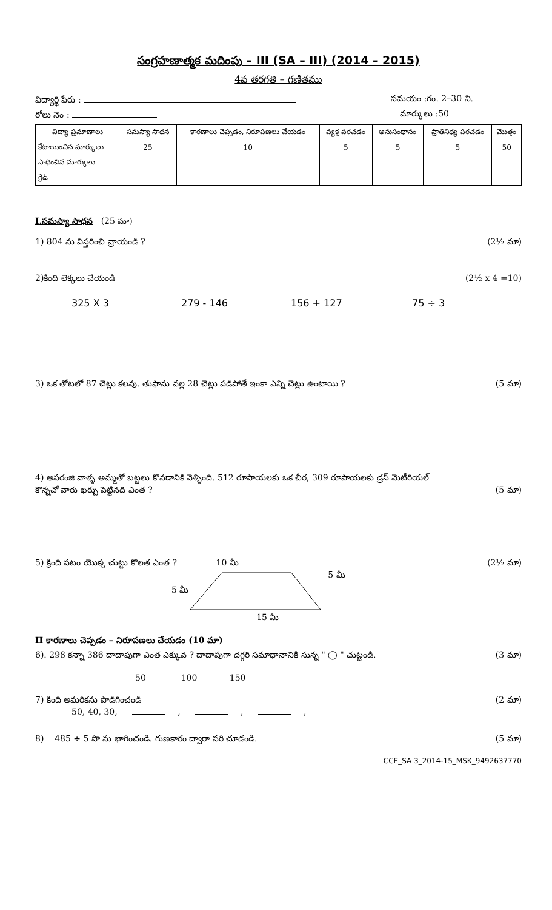సంగ్రహణాత్మక మదింపు – III (SA – III) (2014 – 2015)
4వ తరగతి – గణితము
విద్యార్థి పేరు : సమయం :గం. 2–30 ని.
రోలు నెం : మార్కులు :50
| విద్యా ప్రమాణాలు | సమస్యా సాధన | కారణాలు చెప్పడం, నిరూపణలు చేయడం | వ్యక్త పరచడం | అనుసంధానం | ప్రాతినిధ్య పరచడం | మొత్తం |
| --- | --- | --- | --- | --- | --- | --- |
| కేటాయించిన మార్కులు | 25 | 10 | 5 | 5 | 5 | 50 |
| సాధించిన మార్కులు | | | | | | |
| గ్రేడ్ | | | | | | |
I.సమస్యా సాధన (25 మా)
1) 804 ను విస్తరించి వ్రాయండి ? (2½ మా)
2)కింది లెక్కలు చేయండి (2½ x 4 =10)
325 X 3 279 - 146 156 + 127 75 ÷ 3
3) ఒక తోటలో 87 చెట్లు కలవు. తుఫాను వల్ల 28 చెట్లు పడిపోతే ఇంకా ఎన్ని చెట్లు ఉంటాయి ? (5 మా)
4) అపరంజి వాళ్ళ అమ్మతో బట్టలు కొనడానికి వెళ్ళింది. 512 రూపాయలకు ఒక చీర, 309 రూపాయలకు డ్రస్ మెటీరియల్
కొన్నచో వారు ఖర్చు పెట్టినది ఎంత ? (5 మా)
5) క్రింది పటం యొక్క చుట్టు కొలత ఎంత ? 10 మీ (2½ మా)
5 మీ 5 మీ
15 మీ
II కారణాలు చెప్పడం – నిరూపణలు చేయడం (10 మా)
6). 298 కన్నా 386 దాదాపుగా ఎంత ఎక్కువ ? దాదాపుగా దగ్గరి సమాధానానికి సున్న " ◯ " చుట్టండి. (3 మా)
50 100 150
7) కింది అమరికను పొడిగించండి (2 మా)
50, 40, 30, , , ,
8) 485 ÷ 5 పొ ను భాగించండి. గుణకారం ద్వారా సరి చూడండి. (5 మా)
CCE_SA 3_2014-15_MSK_9492637770